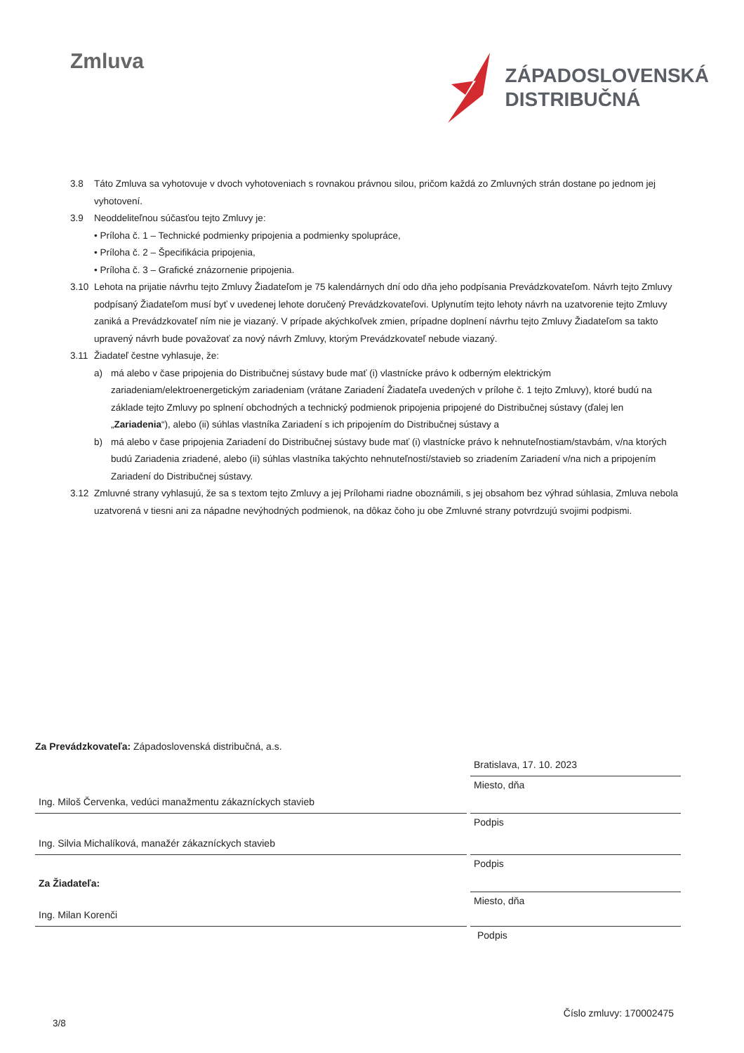Zmluva
ZÁPADOSLOVENSKÁ
DISTRIBUČNÁ
3.8 Táto Zmluva sa vyhotovuje v dvoch vyhotoveniach s rovnakou právnou silou, pričom každá zo Zmluvných strán dostane po jednom jej vyhotovení.
3.9 Neoddeliteľnou súčasťou tejto Zmluvy je:
• Príloha č. 1 – Technické podmienky pripojenia a podmienky spolupráce,
• Príloha č. 2 – Špecifikácia pripojenia,
• Príloha č. 3 – Grafické znázornenie pripojenia.
3.10 Lehota na prijatie návrhu tejto Zmluvy Žiadateľom je 75 kalendárnych dní odo dňa jeho podpísania Prevádzkovateľom. Návrh tejto Zmluvy podpísaný Žiadateľom musí byť v uvedenej lehote doručený Prevádzkovateľovi. Uplynutím tejto lehoty návrh na uzatvorenie tejto Zmluvy zaniká a Prevádzkovateľ ním nie je viazaný. V prípade akýchkoľvek zmien, prípadne doplnení návrhu tejto Zmluvy Žiadateľom sa takto upravený návrh bude považovať za nový návrh Zmluvy, ktorým Prevádzkovateľ nebude viazaný.
3.11 Žiadateľ čestne vyhlasuje, že:
a) má alebo v čase pripojenia do Distribučnej sústavy bude mať (i) vlastnícke právo k odberným elektrickým zariadeniam/elektroenergetickým zariadeniam (vrátane Zariadení Žiadateľa uvedených v prílohe č. 1 tejto Zmluvy), ktoré budú na základe tejto Zmluvy po splnení obchodných a technický podmienok pripojenia pripojené do Distribučnej sústavy (ďalej len „Zariadenia“), alebo (ii) súhlas vlastníka Zariadení s ich pripojením do Distribučnej sústavy a
b) má alebo v čase pripojenia Zariadení do Distribučnej sústavy bude mať (i) vlastnícke právo k nehnuteľnostiam/stavbám, v/na ktorých budú Zariadenia zriadené, alebo (ii) súhlas vlastníka takýchto nehnuteľností/stavieb so zriadením Zariadení v/na nich a pripojením Zariadení do Distribučnej sústavy.
3.12 Zmluvné strany vyhlasujú, že sa s textom tejto Zmluvy a jej Prílohami riadne oboznámili, s jej obsahom bez výhrad súhlasia, Zmluva nebola uzatvorená v tiesni ani za nápadne nevýhodných podmienok, na dôkaz čoho ju obe Zmluvné strany potvrdzujú svojimi podpismi.
Za Prevádzkovateľa: Západoslovenská distribučná, a.s.
Bratislava, 17. 10. 2023
Ing. Miloš Červenka, vedúci manažmentu zákazníckych stavieb
Miesto, dňa
Ing. Silvia Michalíková, manažér zákazníckych stavieb
Podpis
Za Žiadateľa:
Podpis
Ing. Milan Korenči
Miesto, dňa
Podpis
Číslo zmluvy: 170002475
3/8